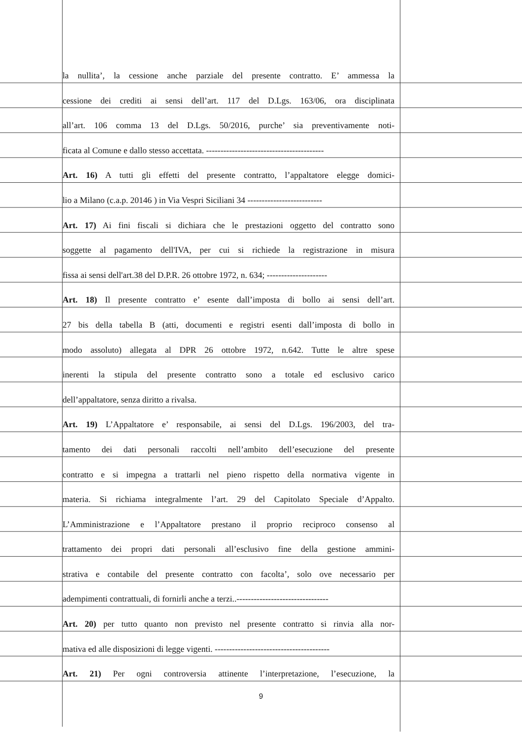la nullita’, la cessione anche parziale del presente contratto. E’ ammessa la
cessione dei crediti ai sensi dell’art. 117 del D.Lgs. 163/06, ora disciplinata
all’art. 106 comma 13 del D.Lgs. 50/2016, purche’ sia preventivamente noti-
ficata al Comune e dallo stesso accettata. -----------------------------------------
Art. 16) A tutti gli effetti del presente contratto, l’appaltatore elegge domici-
lio a Milano (c.a.p. 20146 ) in Via Vespri Siciliani 34 --------------------------
Art. 17) Ai fini fiscali si dichiara che le prestazioni oggetto del contratto sono
soggette al pagamento dell'IVA, per cui si richiede la registrazione in misura
fissa ai sensi dell'art.38 del D.P.R. 26 ottobre 1972, n. 634; ---------------------
Art. 18) Il presente contratto e’ esente dall’imposta di bollo ai sensi dell’art.
27 bis della tabella B (atti, documenti e registri esenti dall’imposta di bollo in
modo assoluto) allegata al DPR 26 ottobre 1972, n.642. Tutte le altre spese
inerenti la stipula del presente contratto sono a totale ed esclusivo carico
dell’appaltatore, senza diritto a rivalsa.
Art. 19) L’Appaltatore e’ responsabile, ai sensi del D.Lgs. 196/2003, del tra-
tamento dei dati personali raccolti nell’ambito dell’esecuzione del presente
contratto e si impegna a trattarli nel pieno rispetto della normativa vigente in
materia. Si richiama integralmente l’art. 29 del Capitolato Speciale d’Appalto.
L’Amministrazione e l’Appaltatore prestano il proprio reciproco consenso al
trattamento dei propri dati personali all’esclusivo fine della gestione ammini-
strativa e contabile del presente contratto con facolta’, solo ove necessario per
adempimenti contrattuali, di fornirli anche a terzi..--------------------------------
Art. 20) per tutto quanto non previsto nel presente contratto si rinvia alla nor-
mativa ed alle disposizioni di legge vigenti. ----------------------------------------
Art. 21) Per ogni controversia attinente l’interpretazione, l’esecuzione, la
9